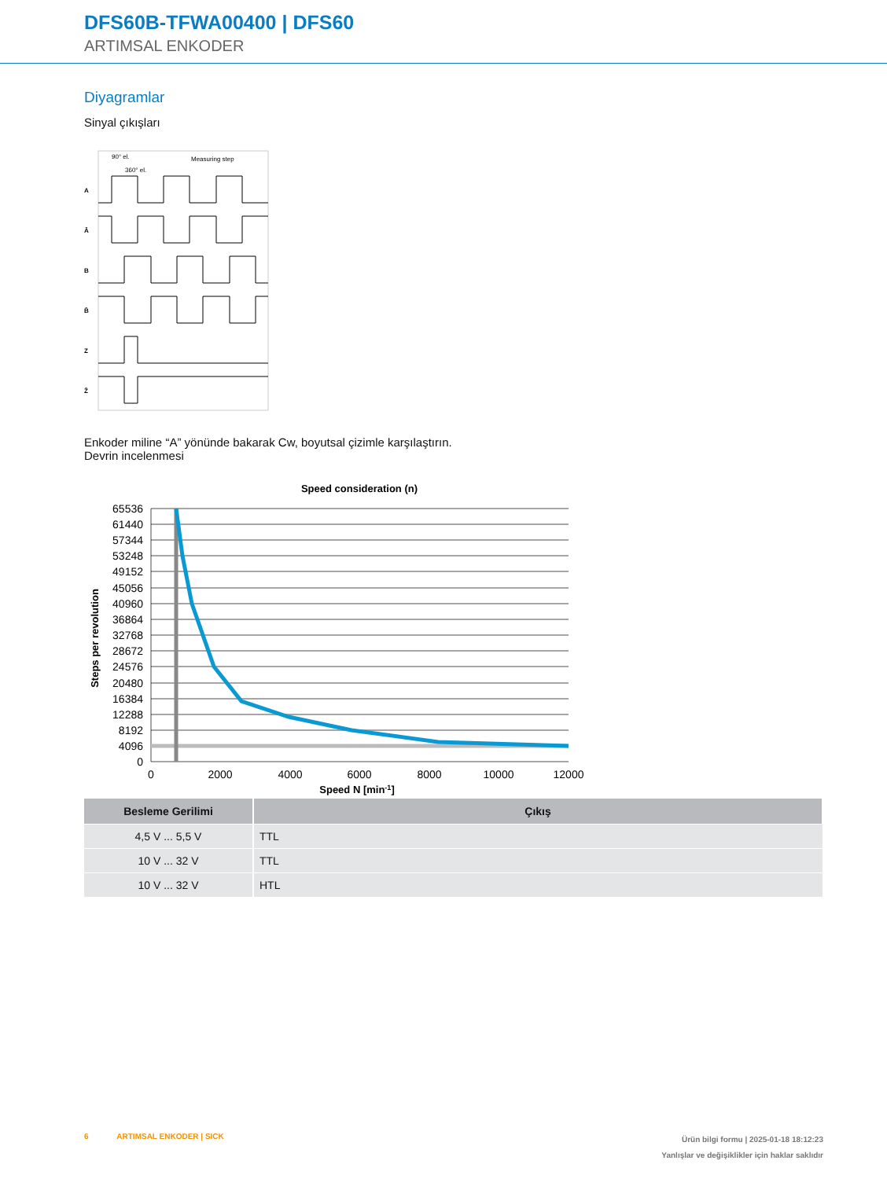DFS60B-TFWA00400 | DFS60
ARTIMSAL ENKODER
Diyagramlar
Sinyal çıkışları
90° el.
360° el.
Measuring step
A
Ā
B
B̄
Z
Z̄
Enkoder miline “A” yönünde bakarak Cw, boyutsal çizimle karşılaştırın.
Devrin incelenmesi
Speed consideration (n)
65536
61440
57344
53248
49152
45056
40960
36864
32768
28672
24576
20480
16384
12288
8192
4096
0
0
2000
4000
6000
8000
10000
12000
Speed N [min-1]
Steps per revolution
| Besleme Gerilimi | Çıkış |
| --- | --- |
| 4,5 V ... 5,5 V | TTL |
| 10 V ... 32 V | TTL |
| 10 V ... 32 V | HTL |
6 ARTIMSAL ENKODER | SICK
Ürün bilgi formu | 2025-01-18 18:12:23
Yanlışlar ve değişiklikler için haklar saklıdır